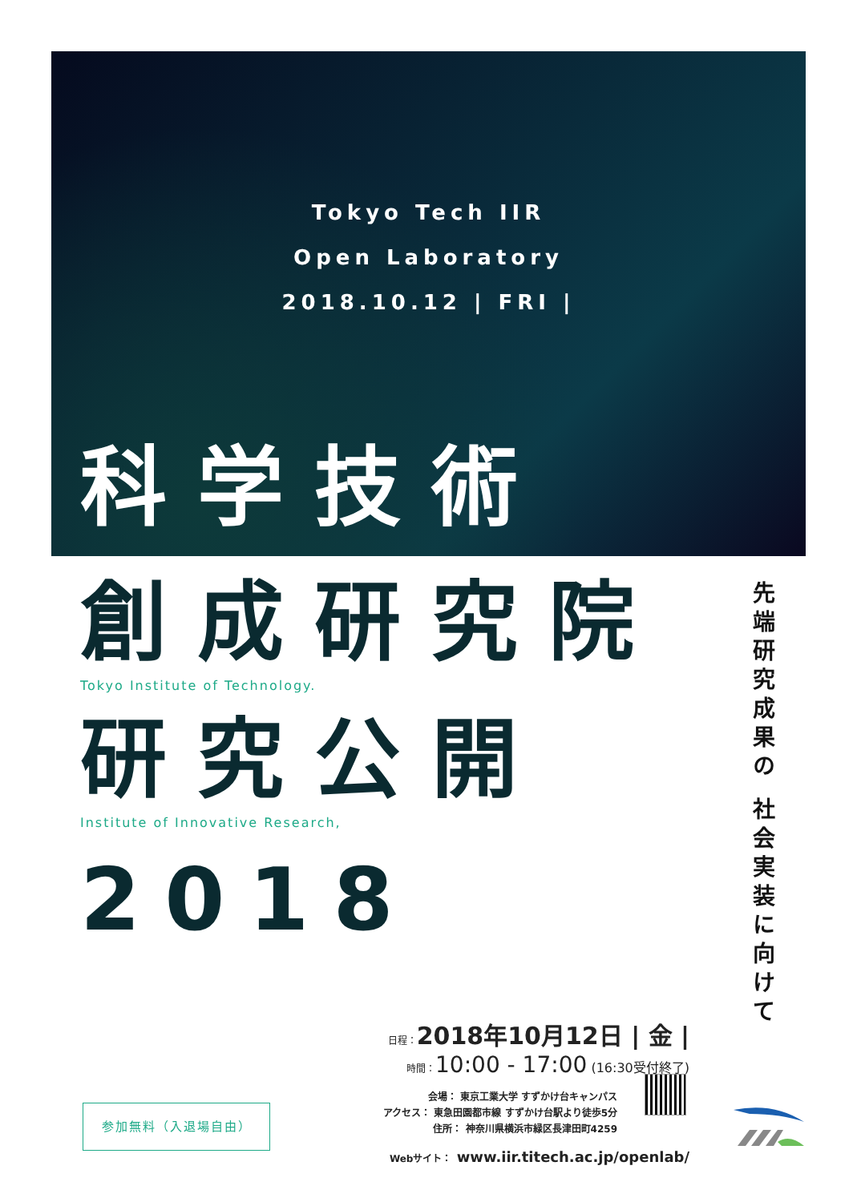Tokyo Tech IIR
Open Laboratory
2018.10.12 | FRI |
科学技術
創成研究院
Tokyo Institute of Technology.
研究公開
Institute of Innovative Research,
2018
先端研究成果の 社会実装に向けて
日程：2018年10月12日 | 金 |
時間：10:00 - 17:00 (16:30受付終了)
会場： 東京工業大学 すずかけ台キャンパス
アクセス： 東急田園都市線 すずかけ台駅より徒歩5分
住所： 神奈川県横浜市緑区長津田町4259
Webサイト： www.iir.titech.ac.jp/openlab/
参加無料（入退場自由）